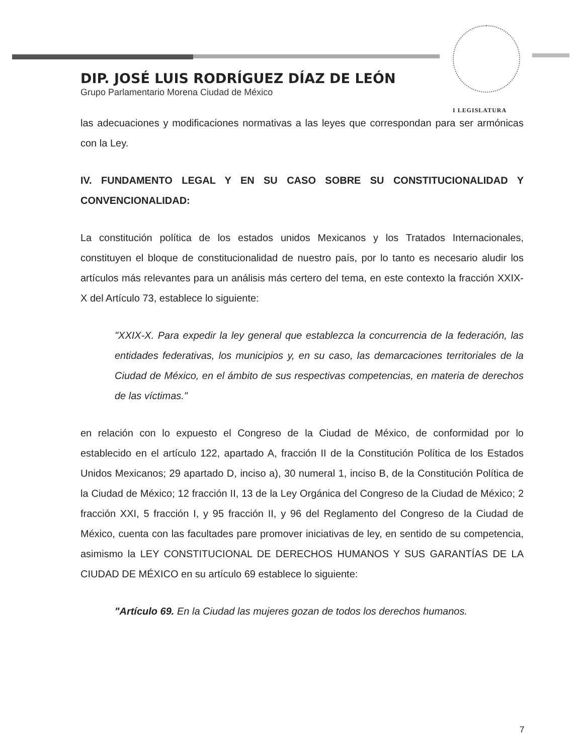DIP. JOSÉ LUIS RODRÍGUEZ DÍAZ DE LEÓN
Grupo Parlamentario Morena Ciudad de México
I LEGISLATURA
las adecuaciones y modificaciones normativas a las leyes que correspondan para ser armónicas con la Ley.
IV. FUNDAMENTO LEGAL Y EN SU CASO SOBRE SU CONSTITUCIONALIDAD Y CONVENCIONALIDAD:
La constitución política de los estados unidos Mexicanos y los Tratados Internacionales, constituyen el bloque de constitucionalidad de nuestro país, por lo tanto es necesario aludir los artículos más relevantes para un análisis más certero del tema, en este contexto la fracción XXIX-X del Artículo 73, establece lo siguiente:
"XXIX-X. Para expedir la ley general que establezca la concurrencia de la federación, las entidades federativas, los municipios y, en su caso, las demarcaciones territoriales de la Ciudad de México, en el ámbito de sus respectivas competencias, en materia de derechos de las víctimas."
en relación con lo expuesto el Congreso de la Ciudad de México, de conformidad por lo establecido en el artículo 122, apartado A, fracción II de la Constitución Política de los Estados Unidos Mexicanos; 29 apartado D, inciso a), 30 numeral 1, inciso B, de la Constitución Política de la Ciudad de México; 12 fracción II, 13 de la Ley Orgánica del Congreso de la Ciudad de México; 2 fracción XXI, 5 fracción I, y 95 fracción II, y 96 del Reglamento del Congreso de la Ciudad de México, cuenta con las facultades pare promover iniciativas de ley, en sentido de su competencia, asimismo la LEY CONSTITUCIONAL DE DERECHOS HUMANOS Y SUS GARANTÍAS DE LA CIUDAD DE MÉXICO en su artículo 69 establece lo siguiente:
"Artículo 69. En la Ciudad las mujeres gozan de todos los derechos humanos.
7